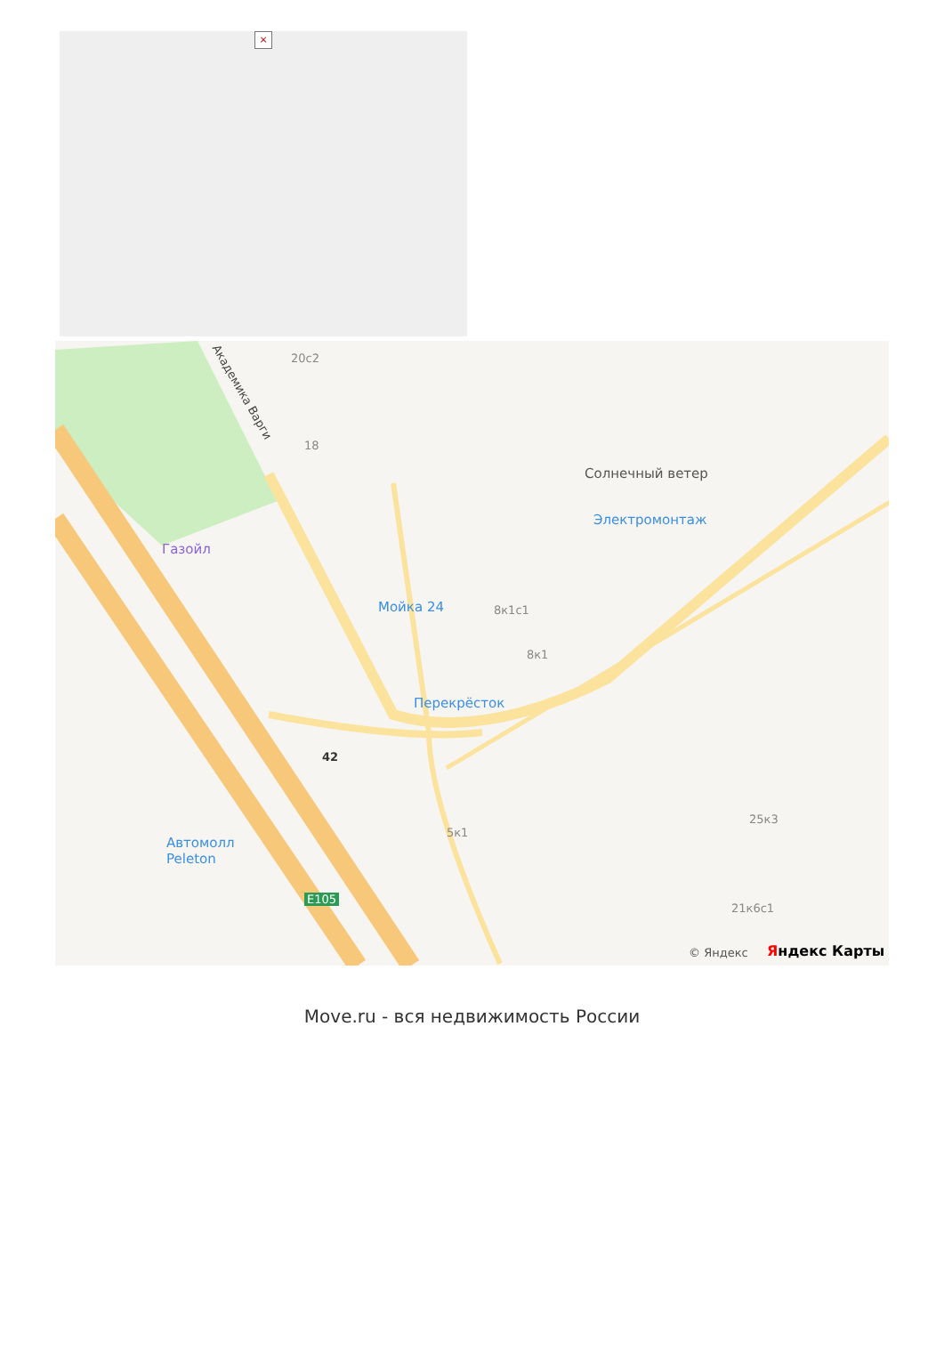×
Академика Варги
20с2
18
Газойл
Солнечный ветер
Электромонтаж
Мойка 24 8к1с1
8к1
Перекрёсток
42
Автомолл
Peleton
E105
5к1
25к3
21к6с1
© Яндекс Яндекс Карты
Move.ru - вся недвижимость России